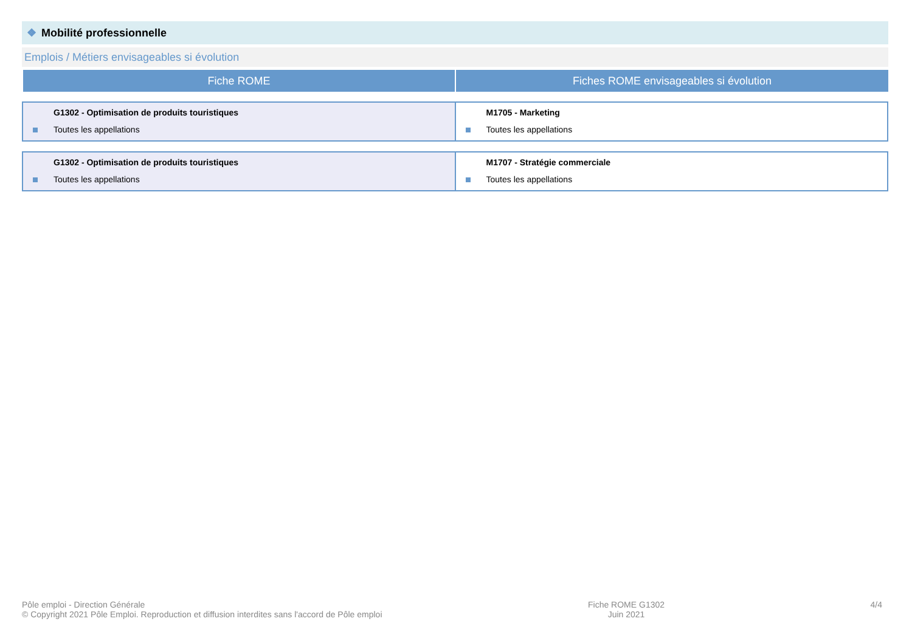❖ Mobilité professionnelle
Emplois / Métiers envisageables si évolution
| Fiche ROME | Fiches ROME envisageables si évolution |
| --- | --- |
| G1302 - Optimisation de produits touristiques Toutes les appellations | M1705 - Marketing Toutes les appellations |
| G1302 - Optimisation de produits touristiques Toutes les appellations | M1707 - Stratégie commerciale Toutes les appellations |
Pôle emploi - Direction Générale
© Copyright 2021 Pôle Emploi. Reproduction et diffusion interdites sans l'accord de Pôle emploi
Fiche ROME G1302
Juin 2021
4/4